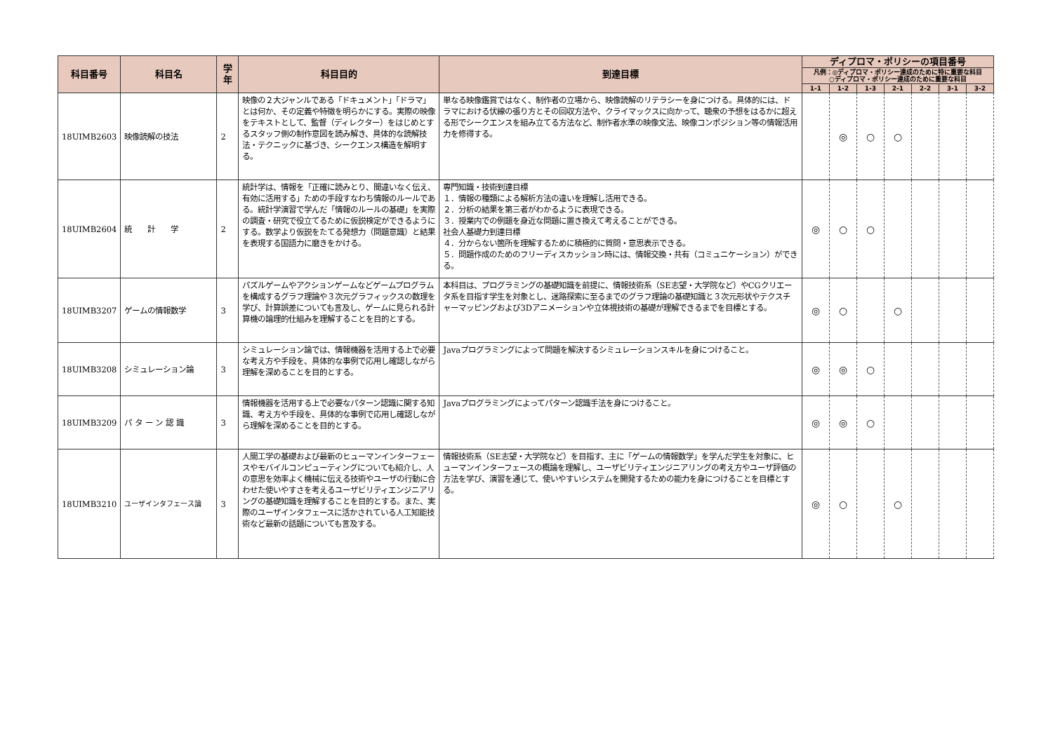| 科目番号 | 科目名 | 学年 | 科目目的 | 到達目標 | ディプロマ・ポリシーの項目番号 | | | | | | |
| --- | --- | --- | --- | --- | --- | --- | --- | --- | --- | --- | --- |
| | | | | | 凡例：◎ディプロマ・ポリシー達成のために特に重要な科目 ○ディプロマ・ポリシー達成のために重要な科目 | | | | | | |
| | | | | | 1-1 | 1-2 | 1-3 | 2-1 | 2-2 | 3-1 | 3-2 |
| 18UIMB2603 | 映像読解の技法 | 2 | 映像の２大ジャンルである「ドキュメント」「ドラマ」とは何か、その定義や特徴を明らかにする。実際の映像をテキストとして、監督（ディレクター）をはじめとするスタッフ側の制作意図を読み解き、具体的な読解技法・テクニックに基づき、シークエンス構造を解明する。 | 単なる映像鑑賞ではなく、制作者の立場から、映像読解のリテラシーを身につける。具体的には、ドラマにおける伏線の張り方とその回収方法や、クライマックスに向かって、聴衆の予想をはるかに超える形でシークエンスを組み立てる方法など、制作者水準の映像文法、映像コンポジション等の情報活用力を修得する。 | | ◎ | ○ | ○ | | | |
| 18UIMB2604 | 統 計 学 | 2 | 統計学は、情報を「正確に読みとり、間違いなく伝え、有効に活用する」ための手段すなわち情報のルールである。統計学演習で学んだ「情報のルールの基礎」を実際の調査・研究で役立てるために仮説検定ができるようにする。数学より仮説をたてる発想力（問題意識）と結果を表現する国語力に磨きをかける。 | 専門知識・技術到達目標 １．情報の種類による解析方法の違いを理解し活用できる。 ２．分析の結果を第三者がわかるように表現できる。 ３．授業内での例題を身近な問題に置き換えて考えることができる。 社会人基礎力到達目標 ４．分からない箇所を理解するために積極的に質問・意思表示できる。 ５．問題作成のためのフリーディスカッション時には、情報交換・共有（コミュニケーション）ができる。 | ◎ | ○ | ○ | | | | |
| 18UIMB3207 | ゲームの情報数学 | 3 | パズルゲームやアクションゲームなどゲームプログラムを構成するグラフ理論や３次元グラフィックスの数理を学び、計算誤差についても言及し、ゲームに見られる計算機の論理的仕組みを理解することを目的とする。 | 本科目は、プログラミングの基礎知識を前提に、情報技術系（SE志望・大学院など）やCGクリエータ系を目指す学生を対象とし、迷路探索に至るまでのグラフ理論の基礎知識と３次元形状やテクスチャーマッピングおよび3Dアニメーションや立体視技術の基礎が理解できるまでを目標とする。 | ◎ | ○ | | ○ | | | |
| 18UIMB3208 | シミュレーション論 | 3 | シミュレーション論では、情報機器を活用する上で必要な考え方や手段を、具体的な事例で応用し確認しながら理解を深めることを目的とする。 | Javaプログラミングによって問題を解決するシミュレーションスキルを身につけること。 | ◎ | ◎ | ○ | | | | |
| 18UIMB3209 | パ タ ー ン 認 識 | 3 | 情報機器を活用する上で必要なパターン認識に関する知識、考え方や手段を、具体的な事例で応用し確認しながら理解を深めることを目的とする。 | Javaプログラミングによってパターン認識手法を身につけること。 | ◎ | ◎ | ○ | | | | |
| 18UIMB3210 | ユーザインタフェース論 | 3 | 人間工学の基礎および最新のヒューマンインターフェースやモバイルコンピューティングについても紹介し、人の意思を効率よく機械に伝える技術やユーザの行動に合わせた使いやすさを考えるユーザビリティエンジニアリングの基礎知識を理解することを目的とする。また、実際のユーザインタフェースに活かされている人工知能技術など最新の話題についても言及する。 | 情報技術系（SE志望・大学院など）を目指す、主に「ゲームの情報数学」を学んだ学生を対象に、ヒューマンインターフェースの概論を理解し、ユーザビリティエンジニアリングの考え方やユーザ評価の方法を学び、演習を通じて、使いやすいシステムを開発するための能力を身につけることを目標とする。 | ◎ | ○ | | ○ | | | |